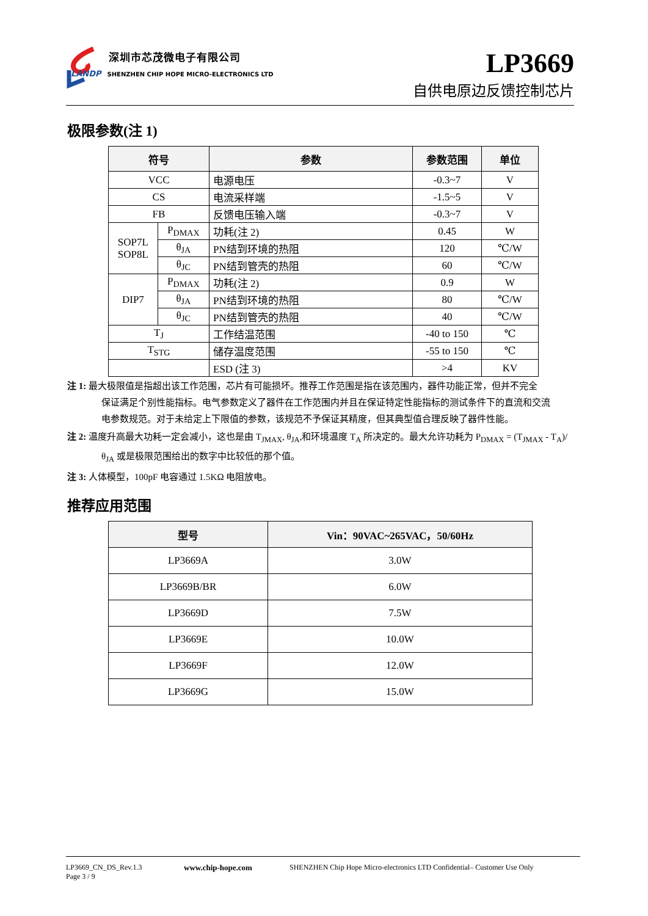深圳市芯茂微电子有限公司
LANDP SHENZHEN CHIP HOPE MICRO-ELECTRONICS LTD
LP3669
自供电原边反馈控制芯片
极限参数(注 1)
| 符号 | | 参数 | 参数范围 | 单位 |
| --- | --- | --- | --- | --- |
| VCC | | 电源电压 | -0.3~7 | V |
| CS | | 电流采样端 | -1.5~5 | V |
| FB | | 反馈电压输入端 | -0.3~7 | V |
| SOP7L SOP8L | P<sub>DMAX</sub> | 功耗(注 2) | 0.45 | W |
| | θ<sub>JA</sub> | PN结到环境的热阻 | 120 | ℃/W |
| | θ<sub>JC</sub> | PN结到管壳的热阻 | 60 | ℃/W |
| DIP7 | P<sub>DMAX</sub> | 功耗(注 2) | 0.9 | W |
| | θ<sub>JA</sub> | PN结到环境的热阻 | 80 | ℃/W |
| | θ<sub>JC</sub> | PN结到管壳的热阻 | 40 | ℃/W |
| T<sub>J</sub> | | 工作结温范围 | -40 to 150 | ℃ |
| T<sub>STG</sub> | | 储存温度范围 | -55 to 150 | ℃ |
| | | ESD (注 3) | >4 | KV |
注 1: 最大极限值是指超出该工作范围，芯片有可能损坏。推荐工作范围是指在该范围内，器件功能正常，但并不完全
保证满足个别性能指标。电气参数定义了器件在工作范围内并且在保证特定性能指标的测试条件下的直流和交流
电参数规范。对于未给定上下限值的参数，该规范不予保证其精度，但其典型值合理反映了器件性能。
注 2: 温度升高最大功耗一定会减小，这也是由 T<sub>JMAX</sub>, θ<sub>JA</sub>,和环境温度 T<sub>A</sub> 所决定的。最大允许功耗为 P<sub>DMAX</sub> = (T<sub>JMAX</sub> - T<sub>A</sub>)/
θ<sub>JA</sub> 或是极限范围给出的数字中比较低的那个值。
注 3: 人体模型，100pF 电容通过 1.5KΩ 电阻放电。
推荐应用范围
| 型号 | Vin：90VAC~265VAC，50/60Hz |
| --- | --- |
| LP3669A | 3.0W |
| LP3669B/BR | 6.0W |
| LP3669D | 7.5W |
| LP3669E | 10.0W |
| LP3669F | 12.0W |
| LP3669G | 15.0W |
LP3669_CN_DS_Rev.1.3
Page 3 / 9
www.chip-hope.com
SHENZHEN Chip Hope Micro-electronics LTD Confidential– Customer Use Only